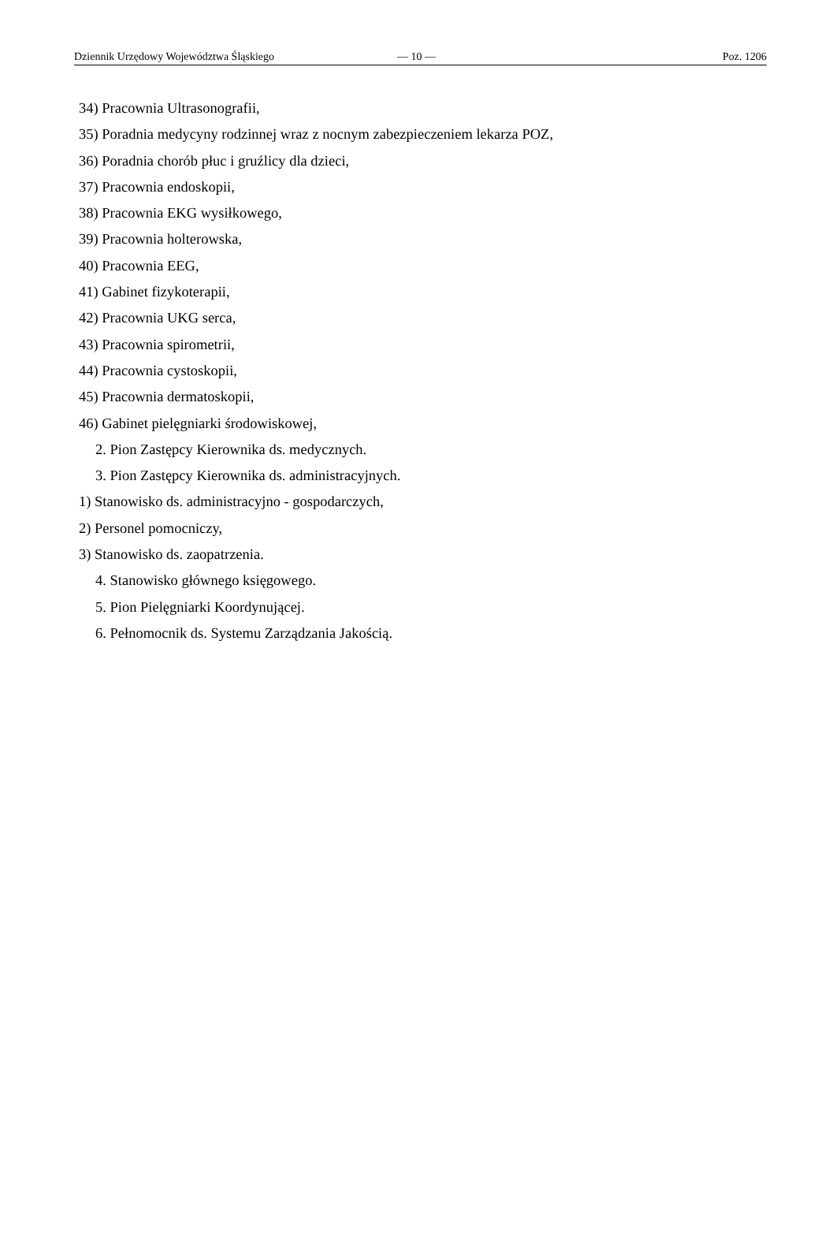Dziennik Urzędowy Województwa Śląskiego — 10 — Poz. 1206
34) Pracownia Ultrasonografii,
35) Poradnia medycyny rodzinnej wraz z nocnym zabezpieczeniem lekarza POZ,
36) Poradnia chorób płuc i gruźlicy dla dzieci,
37) Pracownia endoskopii,
38) Pracownia EKG wysiłkowego,
39) Pracownia holterowska,
40) Pracownia EEG,
41) Gabinet fizykoterapii,
42) Pracownia UKG serca,
43) Pracownia spirometrii,
44) Pracownia cystoskopii,
45) Pracownia dermatoskopii,
46) Gabinet pielęgniarki środowiskowej,
2. Pion Zastępcy Kierownika ds. medycznych.
3. Pion Zastępcy Kierownika ds. administracyjnych.
1) Stanowisko ds. administracyjno - gospodarczych,
2) Personel pomocniczy,
3) Stanowisko ds. zaopatrzenia.
4. Stanowisko głównego księgowego.
5. Pion Pielęgniarki Koordynującej.
6. Pełnomocnik ds. Systemu Zarządzania Jakością.